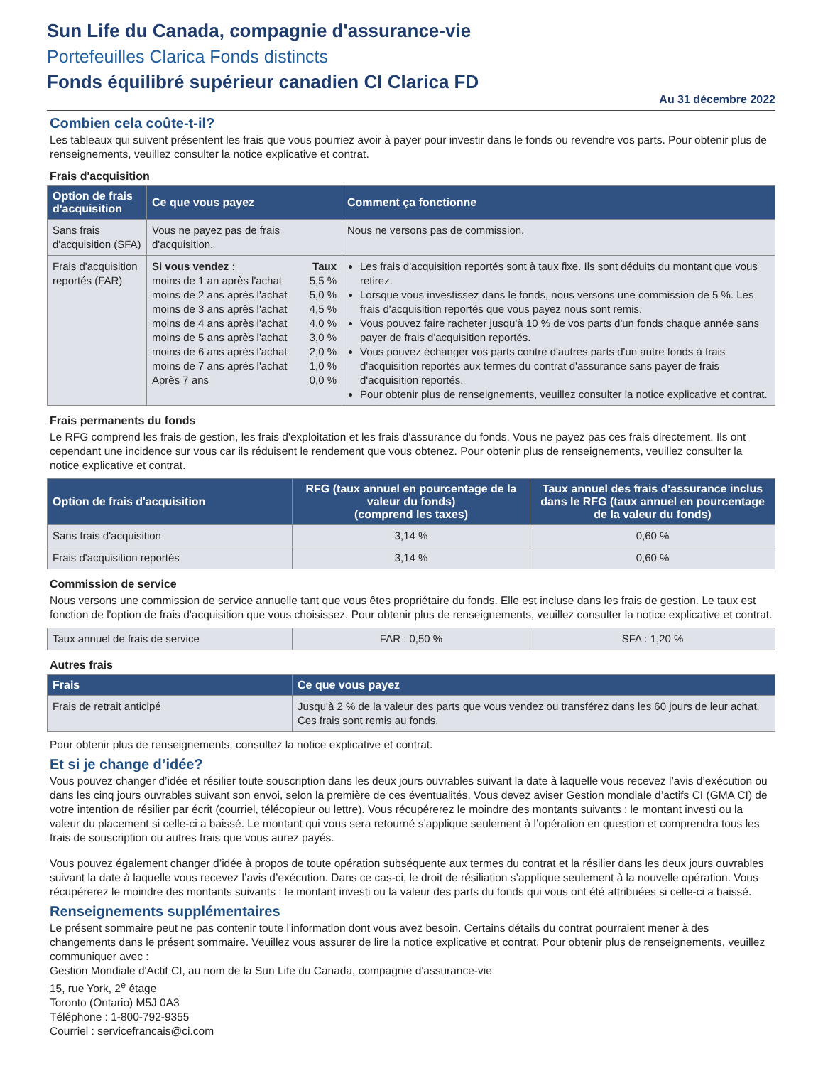Sun Life du Canada, compagnie d'assurance-vie
Portefeuilles Clarica Fonds distincts
Fonds équilibré supérieur canadien CI Clarica FD
Au 31 décembre 2022
Combien cela coûte-t-il?
Les tableaux qui suivent présentent les frais que vous pourriez avoir à payer pour investir dans le fonds ou revendre vos parts. Pour obtenir plus de renseignements, veuillez consulter la notice explicative et contrat.
Frais d'acquisition
| Option de frais d'acquisition | Ce que vous payez | Comment ça fonctionne |
| --- | --- | --- |
| Sans frais d'acquisition (SFA) | Vous ne payez pas de frais d'acquisition. | Nous ne versons pas de commission. |
| Frais d'acquisition reportés (FAR) | / Si vous vendez : / Taux / / moins de 1 an après l'achat / 5,5 % / / moins de 2 ans après l'achat / 5,0 % / / moins de 3 ans après l'achat / 4,5 % / / moins de 4 ans après l'achat / 4,0 % / / moins de 5 ans après l'achat / 3,0 % / / moins de 6 ans après l'achat / 2,0 % / / moins de 7 ans après l'achat / 1,0 % / / Après 7 ans / 0,0 % / | Les frais d'acquisition reportés sont à taux fixe. Ils sont déduits du montant que vous retirez. Lorsque vous investissez dans le fonds, nous versons une commission de 5 %. Les frais d'acquisition reportés que vous payez nous sont remis. Vous pouvez faire racheter jusqu'à 10 % de vos parts d'un fonds chaque année sans payer de frais d'acquisition reportés. Vous pouvez échanger vos parts contre d'autres parts d'un autre fonds à frais d'acquisition reportés aux termes du contrat d'assurance sans payer de frais d'acquisition reportés. Pour obtenir plus de renseignements, veuillez consulter la notice explicative et contrat. |
Frais permanents du fonds
Le RFG comprend les frais de gestion, les frais d'exploitation et les frais d'assurance du fonds. Vous ne payez pas ces frais directement. Ils ont cependant une incidence sur vous car ils réduisent le rendement que vous obtenez. Pour obtenir plus de renseignements, veuillez consulter la notice explicative et contrat.
| Option de frais d'acquisition | RFG (taux annuel en pourcentage de la valeur du fonds) (comprend les taxes) | Taux annuel des frais d'assurance inclus dans le RFG (taux annuel en pourcentage de la valeur du fonds) |
| --- | --- | --- |
| Sans frais d'acquisition | 3,14 % | 0,60 % |
| Frais d'acquisition reportés | 3,14 % | 0,60 % |
Commission de service
Nous versons une commission de service annuelle tant que vous êtes propriétaire du fonds. Elle est incluse dans les frais de gestion. Le taux est fonction de l'option de frais d'acquisition que vous choisissez. Pour obtenir plus de renseignements, veuillez consulter la notice explicative et contrat.
| Taux annuel de frais de service | FAR : 0,50 % | SFA : 1,20 % |
Autres frais
| Frais | Ce que vous payez |
| --- | --- |
| Frais de retrait anticipé | Jusqu'à 2 % de la valeur des parts que vous vendez ou transférez dans les 60 jours de leur achat. Ces frais sont remis au fonds. |
Pour obtenir plus de renseignements, consultez la notice explicative et contrat.
Et si je change d’idée?
Vous pouvez changer d’idée et résilier toute souscription dans les deux jours ouvrables suivant la date à laquelle vous recevez l’avis d’exécution ou dans les cinq jours ouvrables suivant son envoi, selon la première de ces éventualités. Vous devez aviser Gestion mondiale d’actifs CI (GMA CI) de votre intention de résilier par écrit (courriel, télécopieur ou lettre). Vous récupérerez le moindre des montants suivants : le montant investi ou la valeur du placement si celle-ci a baissé. Le montant qui vous sera retourné s’applique seulement à l’opération en question et comprendra tous les frais de souscription ou autres frais que vous aurez payés.
Vous pouvez également changer d’idée à propos de toute opération subséquente aux termes du contrat et la résilier dans les deux jours ouvrables suivant la date à laquelle vous recevez l’avis d’exécution. Dans ce cas-ci, le droit de résiliation s’applique seulement à la nouvelle opération. Vous récupérerez le moindre des montants suivants : le montant investi ou la valeur des parts du fonds qui vous ont été attribuées si celle-ci a baissé.
Renseignements supplémentaires
Le présent sommaire peut ne pas contenir toute l'information dont vous avez besoin. Certains détails du contrat pourraient mener à des changements dans le présent sommaire. Veuillez vous assurer de lire la notice explicative et contrat. Pour obtenir plus de renseignements, veuillez communiquer avec :
Gestion Mondiale d'Actif CI, au nom de la Sun Life du Canada, compagnie d'assurance-vie
15, rue York, 2<sup>e</sup> étage
Toronto (Ontario) M5J 0A3
Téléphone : 1-800-792-9355
Courriel : servicefrancais@ci.com